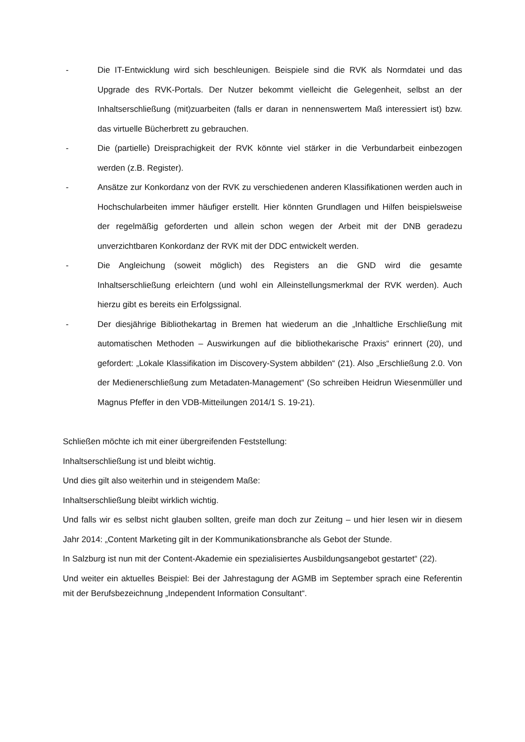- Die IT-Entwicklung wird sich beschleunigen. Beispiele sind die RVK als Normdatei und das Upgrade des RVK-Portals. Der Nutzer bekommt vielleicht die Gelegenheit, selbst an der Inhaltserschließung (mit)zuarbeiten (falls er daran in nennenswertem Maß interessiert ist) bzw. das virtuelle Bücherbrett zu gebrauchen.
- Die (partielle) Dreisprachigkeit der RVK könnte viel stärker in die Verbundarbeit einbezogen werden (z.B. Register).
- Ansätze zur Konkordanz von der RVK zu verschiedenen anderen Klassifikationen werden auch in Hochschularbeiten immer häufiger erstellt. Hier könnten Grundlagen und Hilfen beispielsweise der regelmäßig geforderten und allein schon wegen der Arbeit mit der DNB geradezu unverzichtbaren Konkordanz der RVK mit der DDC entwickelt werden.
- Die Angleichung (soweit möglich) des Registers an die GND wird die gesamte Inhaltserschließung erleichtern (und wohl ein Alleinstellungsmerkmal der RVK werden). Auch hierzu gibt es bereits ein Erfolgssignal.
- Der diesjährige Bibliothekartag in Bremen hat wiederum an die „Inhaltliche Erschließung mit automatischen Methoden – Auswirkungen auf die bibliothekarische Praxis“ erinnert (20), und gefordert: „Lokale Klassifikation im Discovery-System abbilden“ (21). Also „Erschließung 2.0. Von der Medienerschließung zum Metadaten-Management“ (So schreiben Heidrun Wiesenmüller und Magnus Pfeffer in den VDB-Mitteilungen 2014/1 S. 19-21).
Schließen möchte ich mit einer übergreifenden Feststellung:
Inhaltserschließung ist und bleibt wichtig.
Und dies gilt also weiterhin und in steigendem Maße:
Inhaltserschließung bleibt wirklich wichtig.
Und falls wir es selbst nicht glauben sollten, greife man doch zur Zeitung – und hier lesen wir in diesem Jahr 2014: „Content Marketing gilt in der Kommunikationsbranche als Gebot der Stunde.
In Salzburg ist nun mit der Content-Akademie ein spezialisiertes Ausbildungsangebot gestartet“ (22).
Und weiter ein aktuelles Beispiel: Bei der Jahrestagung der AGMB im September sprach eine Referentin mit der Berufsbezeichnung „Independent Information Consultant“.